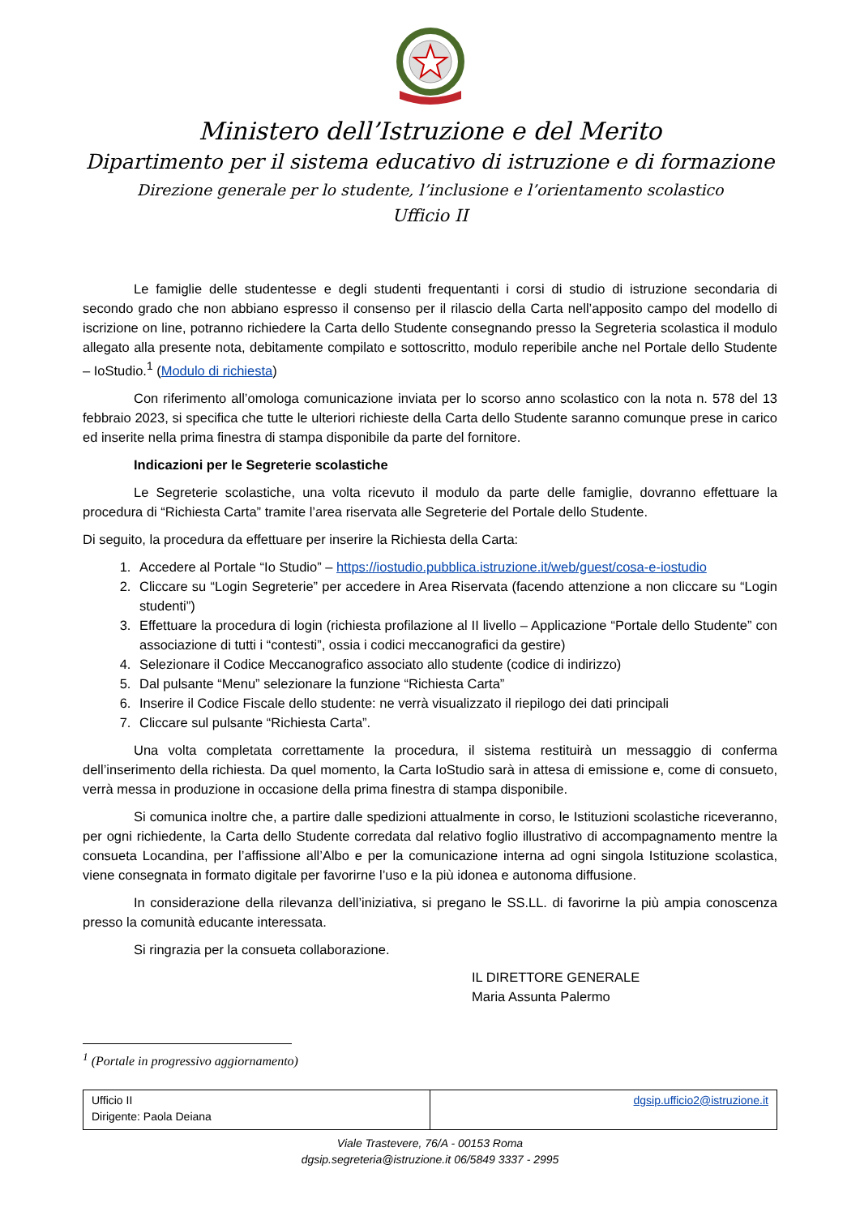Ministero dell’Istruzione e del Merito
Dipartimento per il sistema educativo di istruzione e di formazione
Direzione generale per lo studente, l’inclusione e l’orientamento scolastico
Ufficio II
Le famiglie delle studentesse e degli studenti frequentanti i corsi di studio di istruzione secondaria di secondo grado che non abbiano espresso il consenso per il rilascio della Carta nell’apposito campo del modello di iscrizione on line, potranno richiedere la Carta dello Studente consegnando presso la Segreteria scolastica il modulo allegato alla presente nota, debitamente compilato e sottoscritto, modulo reperibile anche nel Portale dello Studente – IoStudio.<sup>1</sup> (Modulo di richiesta)
Con riferimento all’omologa comunicazione inviata per lo scorso anno scolastico con la nota n. 578 del 13 febbraio 2023, si specifica che tutte le ulteriori richieste della Carta dello Studente saranno comunque prese in carico ed inserite nella prima finestra di stampa disponibile da parte del fornitore.
Indicazioni per le Segreterie scolastiche
Le Segreterie scolastiche, una volta ricevuto il modulo da parte delle famiglie, dovranno effettuare la procedura di “Richiesta Carta” tramite l’area riservata alle Segreterie del Portale dello Studente.
Di seguito, la procedura da effettuare per inserire la Richiesta della Carta:
1. Accedere al Portale “Io Studio” – https://iostudio.pubblica.istruzione.it/web/guest/cosa-e-iostudio
2. Cliccare su “Login Segreterie” per accedere in Area Riservata (facendo attenzione a non cliccare su “Login studenti”)
3. Effettuare la procedura di login (richiesta profilazione al II livello – Applicazione “Portale dello Studente” con associazione di tutti i “contesti”, ossia i codici meccanografici da gestire)
4. Selezionare il Codice Meccanografico associato allo studente (codice di indirizzo)
5. Dal pulsante “Menu” selezionare la funzione “Richiesta Carta”
6. Inserire il Codice Fiscale dello studente: ne verrà visualizzato il riepilogo dei dati principali
7. Cliccare sul pulsante “Richiesta Carta”.
Una volta completata correttamente la procedura, il sistema restituirà un messaggio di conferma dell’inserimento della richiesta. Da quel momento, la Carta IoStudio sarà in attesa di emissione e, come di consueto, verrà messa in produzione in occasione della prima finestra di stampa disponibile.
Si comunica inoltre che, a partire dalle spedizioni attualmente in corso, le Istituzioni scolastiche riceveranno, per ogni richiedente, la Carta dello Studente corredata dal relativo foglio illustrativo di accompagnamento mentre la consueta Locandina, per l’affissione all’Albo e per la comunicazione interna ad ogni singola Istituzione scolastica, viene consegnata in formato digitale per favorirne l’uso e la più idonea e autonoma diffusione.
In considerazione della rilevanza dell’iniziativa, si pregano le SS.LL. di favorirne la più ampia conoscenza presso la comunità educante interessata.
Si ringrazia per la consueta collaborazione.
IL DIRETTORE GENERALE
Maria Assunta Palermo
<sup>1</sup> (Portale in progressivo aggiornamento)
| Ufficio II Dirigente: Paola Deiana | dgsip.ufficio2@istruzione.it |
Viale Trastevere, 76/A - 00153 Roma
dgsip.segreteria@istruzione.it 06/5849 3337 - 2995